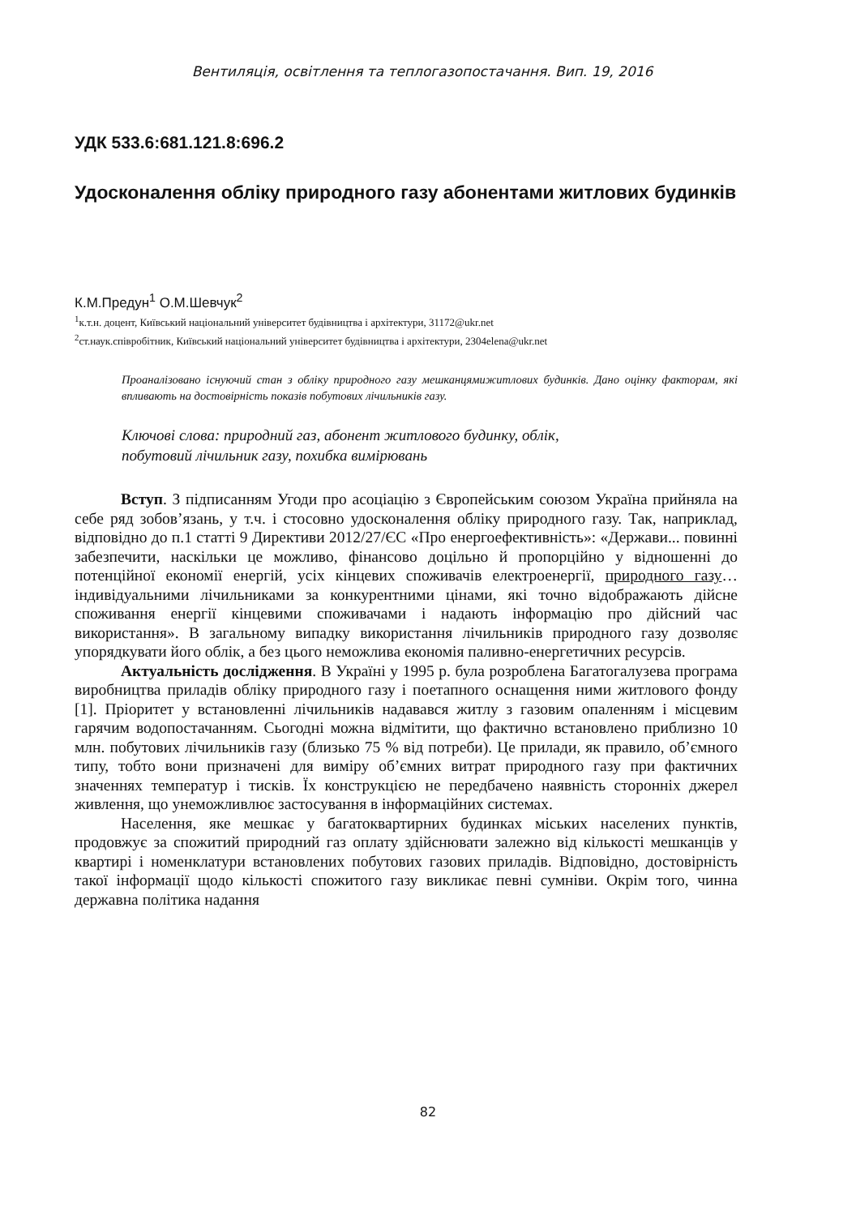Вентиляція, освітлення та теплогазопостачання. Вип. 19, 2016
УДК 533.6:681.121.8:696.2
Удосконалення обліку природного газу абонентами житлових будинків
К.М.Предун<sup>1</sup> О.М.Шевчук<sup>2</sup>
<sup>1</sup> к.т.н. доцент, Київський національний університет будівництва і архітектури, 31172@ukr.net
<sup>2</sup> ст.наук.співробітник, Київський національний університет будівництва і архітектури, 2304elena@ukr.net
Проаналізовано існуючий стан з обліку природного газу мешканцямижитлових будинків. Дано оцінку факторам, які впливають на достовірність показів побутових лічильників газу.
Ключові слова: природний газ, абонент житлового будинку, облік,
побутовий лічильник газу, похибка вимірювань
Вступ. З підписанням Угоди про асоціацію з Європейським союзом Україна прийняла на себе ряд зобов’язань, у т.ч. і стосовно удосконалення обліку природного газу. Так, наприклад, відповідно до п.1 статті 9 Директиви 2012/27/ЄС «Про енергоефективність»: «Держави... повинні забезпечити, наскільки це можливо, фінансово доцільно й пропорційно у відношенні до потенційної економії енергій, усіх кінцевих споживачів електроенергії, природного газу… індивідуальними лічильниками за конкурентними цінами, які точно відображають дійсне споживання енергії кінцевими споживачами і надають інформацію про дійсний час використання». В загальному випадку використання лічильників природного газу дозволяє упорядкувати його облік, а без цього неможлива економія паливно-енергетичних ресурсів.
Актуальність дослідження. В Україні у 1995 р. була розроблена Багатогалузева програма виробництва приладів обліку природного газу і поетапного оснащення ними житлового фонду [1]. Пріоритет у встановленні лічильників надавався житлу з газовим опаленням і місцевим гарячим водопостачанням. Сьогодні можна відмітити, що фактично встановлено приблизно 10 млн. побутових лічильників газу (близько 75 % від потреби). Це прилади, як правило, об’ємного типу, тобто вони призначені для виміру об’ємних витрат природного газу при фактичних значеннях температур і тисків. Їх конструкцією не передбачено наявність сторонніх джерел живлення, що унеможливлює застосування в інформаційних системах.
Населення, яке мешкає у багатоквартирних будинках міських населених пунктів, продовжує за спожитий природний газ оплату здійснювати залежно від кількості мешканців у квартирі і номенклатури встановлених побутових газових приладів. Відповідно, достовірність такої інформації щодо кількості спожитого газу викликає певні сумніви. Окрім того, чинна державна політика надання
82